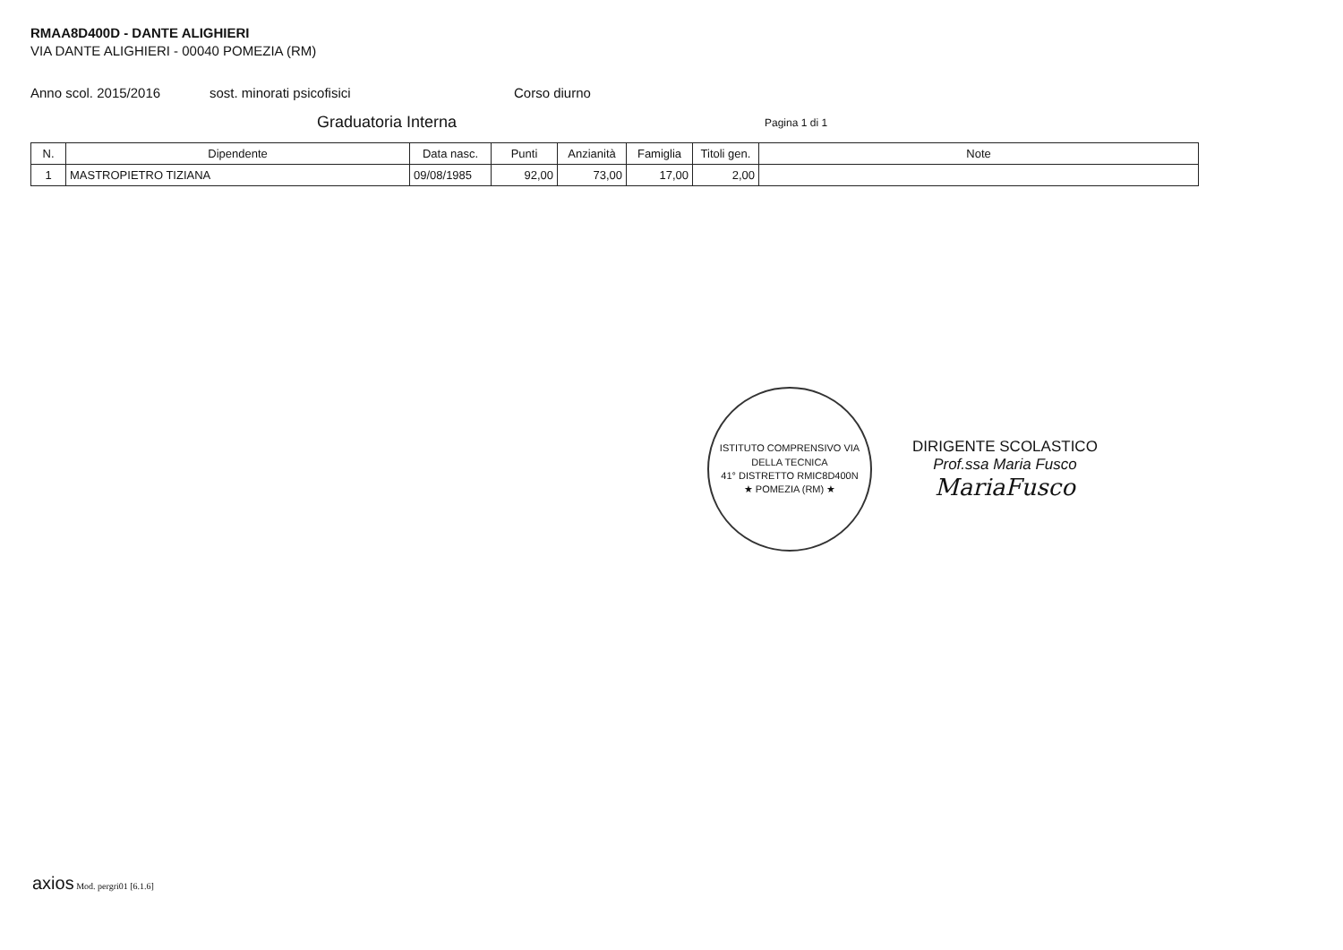RMAA8D400D - DANTE ALIGHIERI
VIA DANTE ALIGHIERI - 00040 POMEZIA (RM)
Anno scol. 2015/2016 sost. minorati psicofisici Corso diurno
Graduatoria Interna Pagina 1 di 1
| N. | Dipendente | Data nasc. | Punti | Anzianità | Famiglia | Titoli gen. | Note |
| --- | --- | --- | --- | --- | --- | --- | --- |
| 1 | MASTROPIETRO TIZIANA | 09/08/1985 | 92,00 | 73,00 | 17,00 | 2,00 | |
ISTITUTO COMPRENSIVO VIA DELLA TECNICA
41° DISTRETTO RMIC8D400N
★ POMEZIA (RM) ★
DIRIGENTE SCOLASTICO
Prof.ssa Maria Fusco
MariaFusco
axios Mod. pergri01 [6.1.6]